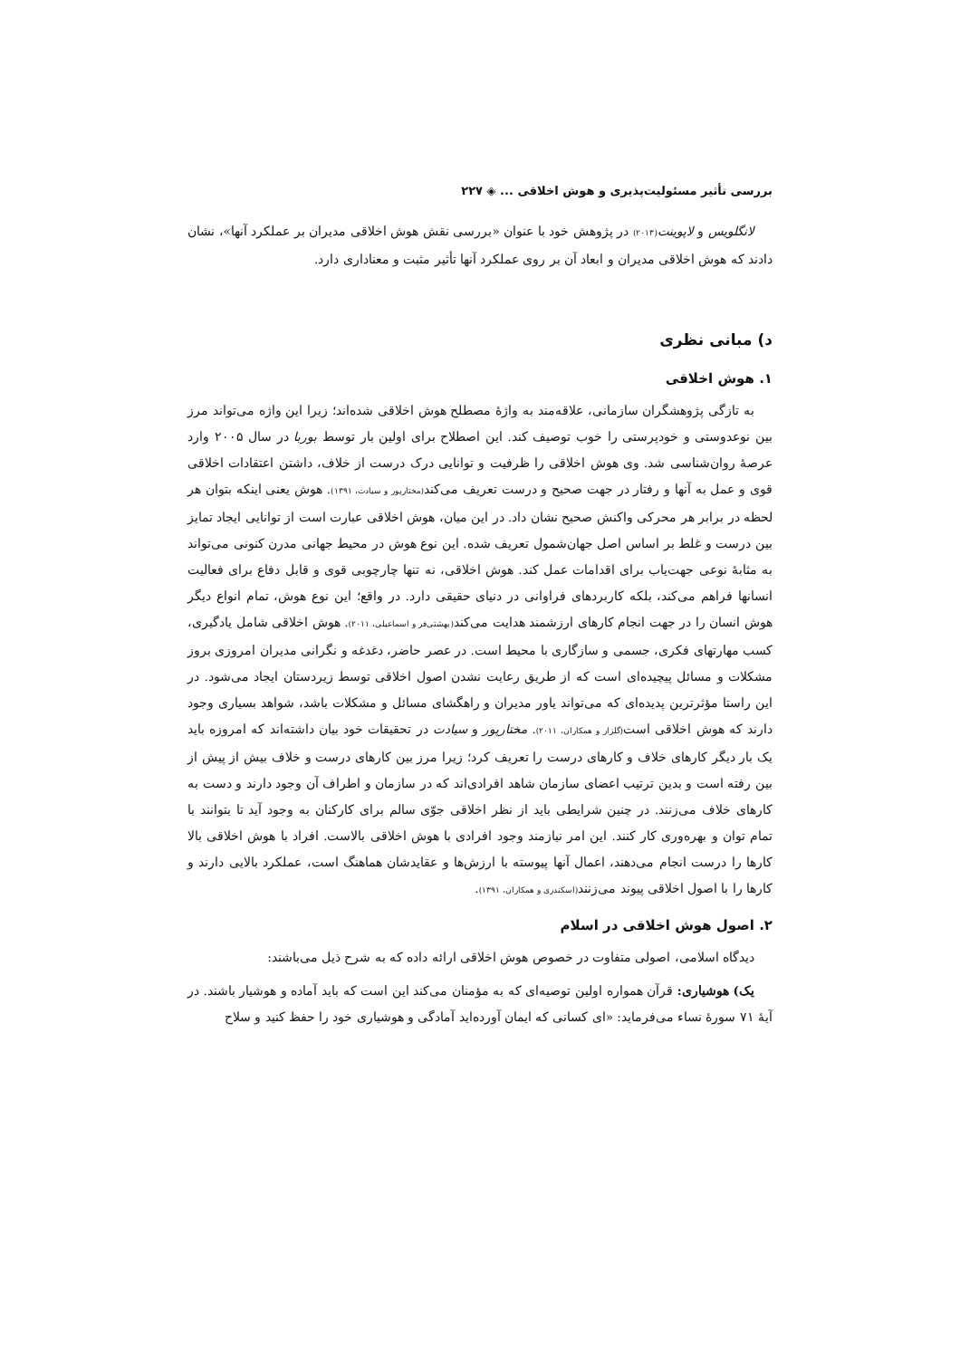بررسی تأثیر مسئولیت‌پذیری و هوش اخلاقی ... ◈ ۲۲۷
لانگلویس و لاپوینت(۲۰۱۳) در پژوهش خود با عنوان «بررسی نقش هوش اخلاقی مدیران بر عملکرد آنها»، نشان دادند که هوش اخلاقی مدیران و ابعاد آن بر روی عملکرد آنها تأثیر مثبت و معناداری دارد.
د) مبانی نظری
۱. هوش اخلاقی
به تازگی پژوهشگران سازمانی، علاقه‌مند به واژۀ مصطلح هوش اخلاقی شده‌اند؛ زیرا این واژه می‌تواند مرز بین نوعدوستی و خودپرستی را خوب توصیف کند. این اصطلاح برای اولین بار توسط بوربا در سال ۲۰۰۵ وارد عرصۀ روان‌شناسی شد. وی هوش اخلاقی را ظرفیت و توانایی درک درست از خلاف، داشتن اعتقادات اخلاقی قوی و عمل به آنها و رفتار در جهت صحیح و درست تعریف می‌کند(مختارپور و سیادت، ۱۳۹۱). هوش یعنی اینکه بتوان هر لحظه در برابر هر محرکی واکنش صحیح نشان داد. در این میان، هوش اخلاقی عبارت است از توانایی ایجاد تمایز بین درست و غلط بر اساس اصل جهان‌شمول تعریف شده. این نوع هوش در محیط جهانی مدرن کنونی می‌تواند به مثابۀ نوعی جهت‌یاب برای اقدامات عمل کند. هوش اخلاقی، نه تنها چارچوبی قوی و قابل دفاع برای فعالیت انسانها فراهم می‌کند، بلکه کاربردهای فراوانی در دنیای حقیقی دارد. در واقع؛ این نوع هوش، تمام انواع دیگر هوش انسان را در جهت انجام کارهای ارزشمند هدایت می‌کند(بهشتی‌فر و اسماعیلی، ۲۰۱۱). هوش اخلاقی شامل یادگیری، کسب مهارتهای فکری، جسمی و سازگاری با محیط است. در عصر حاضر، دغدغه و نگرانی مدیران امروزی بروز مشکلات و مسائل پیچیده‌ای است که از طریق رعایت نشدن اصول اخلاقی توسط زیردستان ایجاد می‌شود. در این راستا مؤثرترین پدیده‌ای که می‌تواند یاور مدیران و راهگشای مسائل و مشکلات باشد، شواهد بسیاری وجود دارند که هوش اخلاقی است(گلزار و همکاران، ۲۰۱۱). مختارپور و سیادت در تحقیقات خود بیان داشته‌اند که امروزه باید یک بار دیگر کارهای خلاف و کارهای درست را تعریف کرد؛ زیرا مرز بین کارهای درست و خلاف بیش از پیش از بین رفته است و بدین ترتیب اعضای سازمان شاهد افرادی‌اند که در سازمان و اطراف آن وجود دارند و دست به کارهای خلاف می‌زنند. در چنین شرایطی باید از نظر اخلاقی جوّی سالم برای کارکنان به وجود آید تا بتوانند با تمام توان و بهره‌وری کار کنند. این امر نیازمند وجود افرادی با هوش اخلاقی بالاست. افراد با هوش اخلاقی بالا کارها را درست انجام می‌دهند، اعمال آنها پیوسته با ارزش‌ها و عقایدشان هماهنگ است، عملکرد بالایی دارند و کارها را با اصول اخلاقی پیوند می‌زنند(اسکندری و همکاران، ۱۳۹۱).
۲. اصول هوش اخلاقی در اسلام
دیدگاه اسلامی، اصولی متفاوت در خصوص هوش اخلاقی ارائه داده که به شرح ذیل می‌باشند:
یک) هوشیاری: قرآن همواره اولین توصیه‌ای که به مؤمنان می‌کند این است که باید آماده و هوشیار باشند. در آیۀ ۷۱ سورۀ نساء می‌فرماید: «ای کسانی که ایمان آورده‌اید آمادگی و هوشیاری خود را حفظ کنید و سلاح